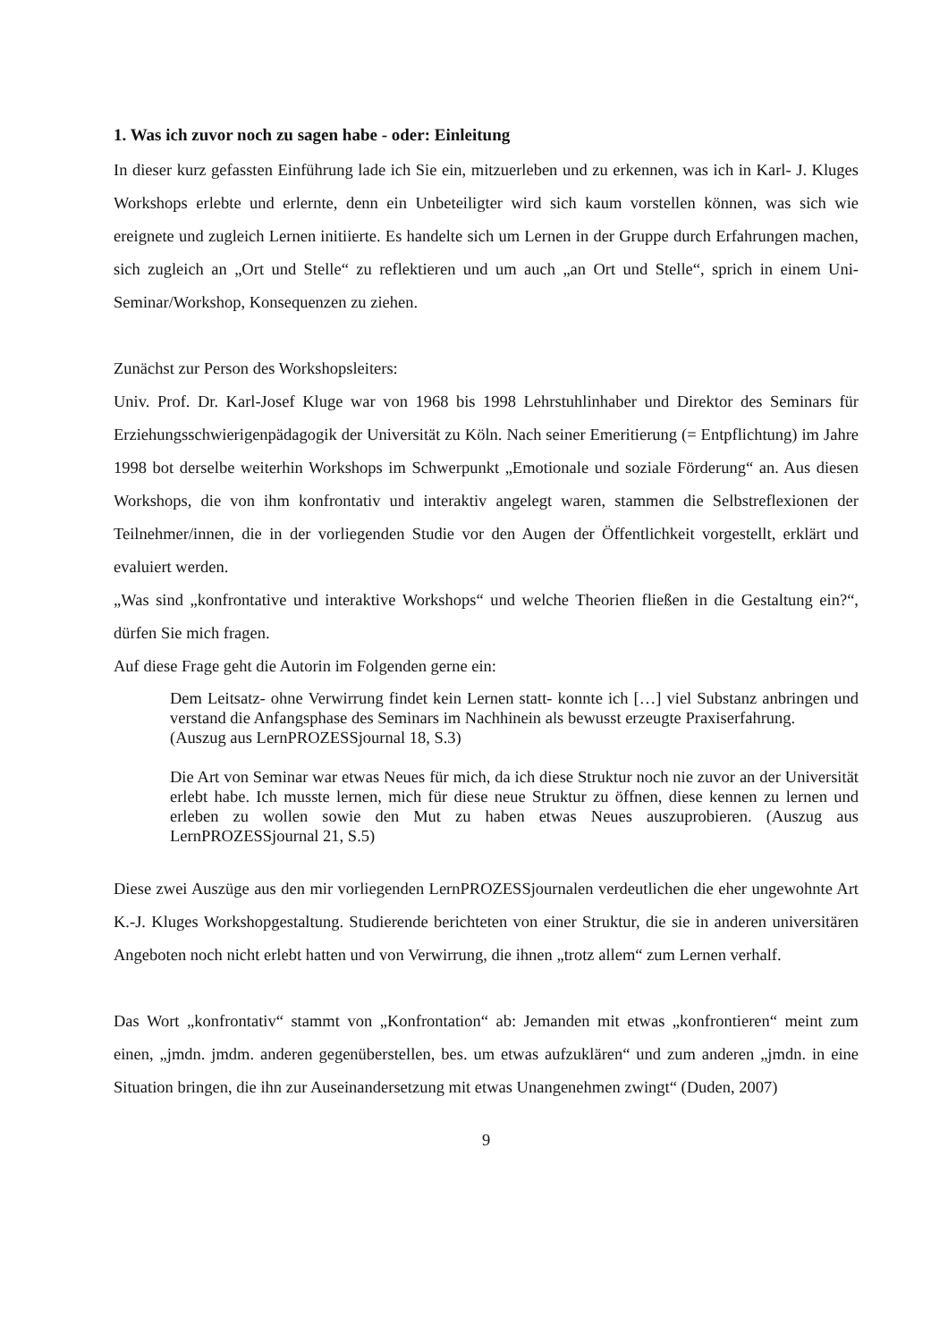1. Was ich zuvor noch zu sagen habe - oder: Einleitung
In dieser kurz gefassten Einführung lade ich Sie ein, mitzuerleben und zu erkennen, was ich in Karl- J. Kluges Workshops erlebte und erlernte, denn ein Unbeteiligter wird sich kaum vorstellen können, was sich wie ereignete und zugleich Lernen initiierte. Es handelte sich um Lernen in der Gruppe durch Erfahrungen machen, sich zugleich an „Ort und Stelle“ zu reflektieren und um auch „an Ort und Stelle“, sprich in einem Uni-Seminar/Workshop, Konsequenzen zu ziehen.
Zunächst zur Person des Workshopsleiters:
Univ. Prof. Dr. Karl-Josef Kluge war von 1968 bis 1998 Lehrstuhlinhaber und Direktor des Seminars für Erziehungsschwierigenpädagogik der Universität zu Köln. Nach seiner Emeritierung (= Entpflichtung) im Jahre 1998 bot derselbe weiterhin Workshops im Schwerpunkt „Emotionale und soziale Förderung“ an. Aus diesen Workshops, die von ihm konfrontativ und interaktiv angelegt waren, stammen die Selbstreflexionen der Teilnehmer/innen, die in der vorliegenden Studie vor den Augen der Öffentlichkeit vorgestellt, erklärt und evaluiert werden.
„Was sind „konfrontative und interaktive Workshops“ und welche Theorien fließen in die Gestaltung ein?“, dürfen Sie mich fragen.
Auf diese Frage geht die Autorin im Folgenden gerne ein:
Dem Leitsatz- ohne Verwirrung findet kein Lernen statt- konnte ich […] viel Substanz anbringen und verstand die Anfangsphase des Seminars im Nachhinein als bewusst erzeugte Praxiserfahrung.
(Auszug aus LernPROZESSjournal 18, S.3)
Die Art von Seminar war etwas Neues für mich, da ich diese Struktur noch nie zuvor an der Universität erlebt habe. Ich musste lernen, mich für diese neue Struktur zu öffnen, diese kennen zu lernen und erleben zu wollen sowie den Mut zu haben etwas Neues auszuprobieren. (Auszug aus LernPROZESSjournal 21, S.5)
Diese zwei Auszüge aus den mir vorliegenden LernPROZESSjournalen verdeutlichen die eher ungewohnte Art K.-J. Kluges Workshopgestaltung. Studierende berichteten von einer Struktur, die sie in anderen universitären Angeboten noch nicht erlebt hatten und von Verwirrung, die ihnen „trotz allem“ zum Lernen verhalf.
Das Wort „konfrontativ“ stammt von „Konfrontation“ ab: Jemanden mit etwas „konfrontieren“ meint zum einen, „jmdn. jmdm. anderen gegenüberstellen, bes. um etwas aufzuklären“ und zum anderen „jmdn. in eine Situation bringen, die ihn zur Auseinandersetzung mit etwas Unangenehmen zwingt“ (Duden, 2007)
9